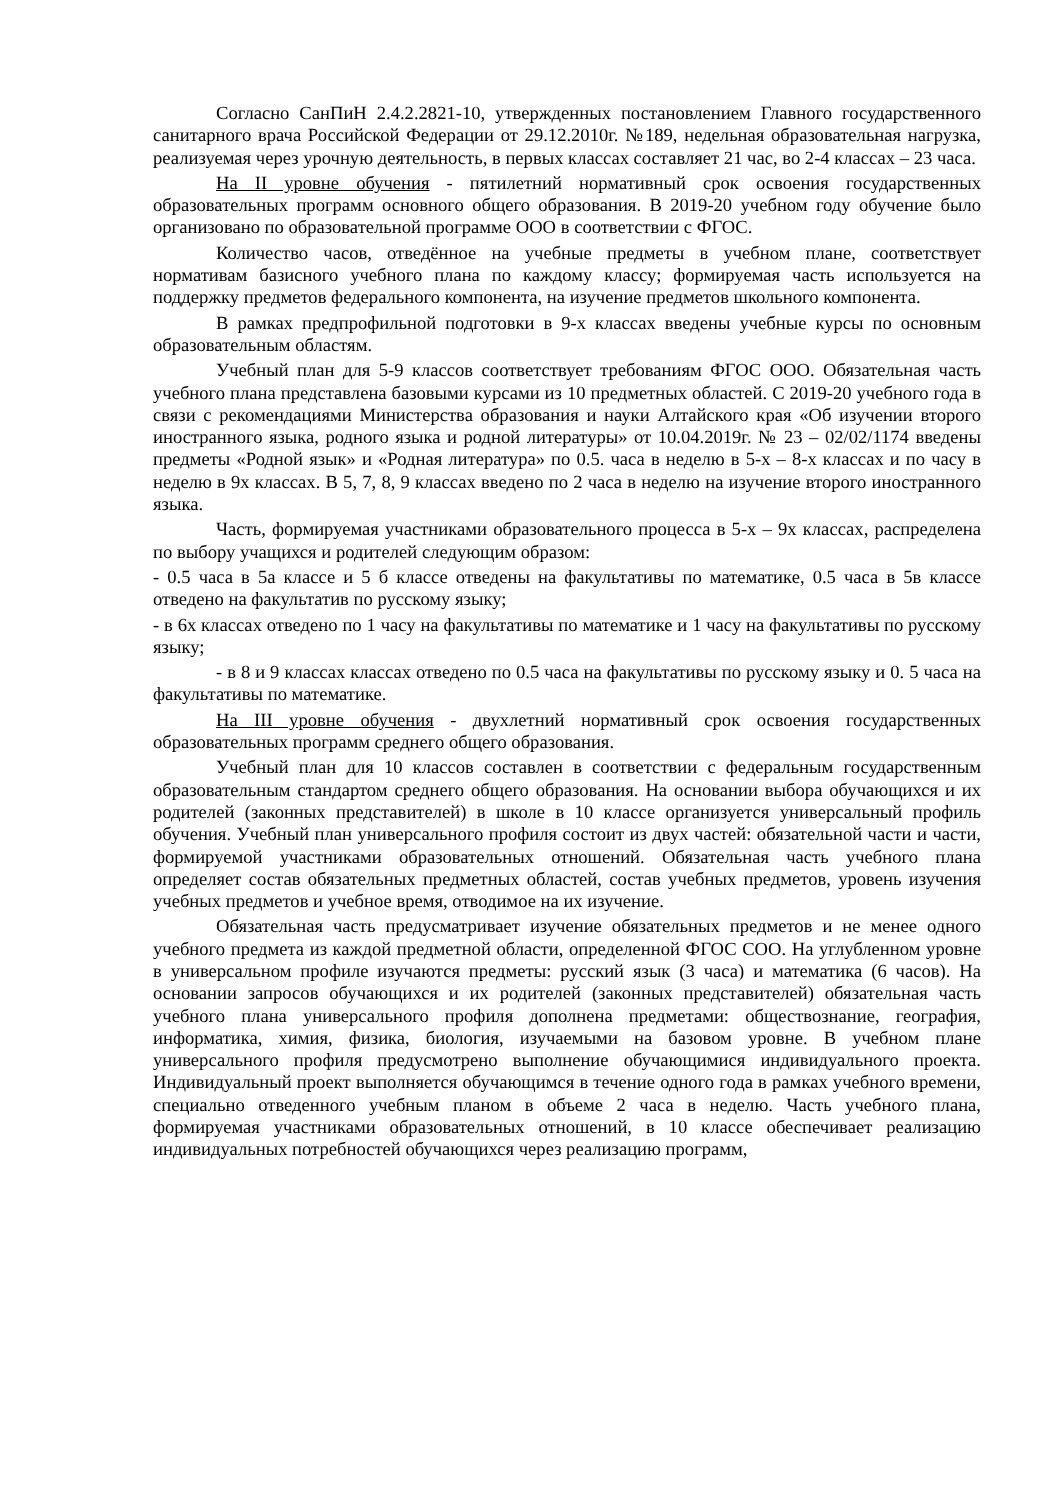Согласно СанПиН 2.4.2.2821-10, утвержденных постановлением Главного государственного санитарного врача Российской Федерации от 29.12.2010г. №189, недельная образовательная нагрузка, реализуемая через урочную деятельность, в первых классах составляет 21 час, во 2-4 классах – 23 часа.
На II уровне обучения - пятилетний нормативный срок освоения государственных образовательных программ основного общего образования. В 2019-20 учебном году обучение было организовано по образовательной программе ООО в соответствии с ФГОС.
Количество часов, отведённое на учебные предметы в учебном плане, соответствует нормативам базисного учебного плана по каждому классу; формируемая часть используется на поддержку предметов федерального компонента, на изучение предметов школьного компонента.
В рамках предпрофильной подготовки в 9-х классах введены учебные курсы по основным образовательным областям.
Учебный план для 5-9 классов соответствует требованиям ФГОС ООО. Обязательная часть учебного плана представлена базовыми курсами из 10 предметных областей. С 2019-20 учебного года в связи с рекомендациями Министерства образования и науки Алтайского края «Об изучении второго иностранного языка, родного языка и родной литературы» от 10.04.2019г. № 23 – 02/02/1174 введены предметы «Родной язык» и «Родная литература» по 0.5. часа в неделю в 5-х – 8-х классах и по часу в неделю в 9х классах. В 5, 7, 8, 9 классах введено по 2 часа в неделю на изучение второго иностранного языка.
Часть, формируемая участниками образовательного процесса в 5-х – 9х классах, распределена по выбору учащихся и родителей следующим образом:
- 0.5 часа в 5а классе и 5 б классе отведены на факультативы по математике, 0.5 часа в 5в классе отведено на факультатив по русскому языку;
- в 6х классах отведено по 1 часу на факультативы по математике и 1 часу на факультативы по русскому языку;
- в 8 и 9 классах классах отведено по 0.5 часа на факультативы по русскому языку и 0. 5 часа на факультативы по математике.
На III уровне обучения - двухлетний нормативный срок освоения государственных образовательных программ среднего общего образования.
Учебный план для 10 классов составлен в соответствии с федеральным государственным образовательным стандартом среднего общего образования. На основании выбора обучающихся и их родителей (законных представителей) в школе в 10 классе организуется универсальный профиль обучения. Учебный план универсального профиля состоит из двух частей: обязательной части и части, формируемой участниками образовательных отношений. Обязательная часть учебного плана определяет состав обязательных предметных областей, состав учебных предметов, уровень изучения учебных предметов и учебное время, отводимое на их изучение.
Обязательная часть предусматривает изучение обязательных предметов и не менее одного учебного предмета из каждой предметной области, определенной ФГОС СОО. На углубленном уровне в универсальном профиле изучаются предметы: русский язык (3 часа) и математика (6 часов). На основании запросов обучающихся и их родителей (законных представителей) обязательная часть учебного плана универсального профиля дополнена предметами: обществознание, география, информатика, химия, физика, биология, изучаемыми на базовом уровне. В учебном плане универсального профиля предусмотрено выполнение обучающимися индивидуального проекта. Индивидуальный проект выполняется обучающимся в течение одного года в рамках учебного времени, специально отведенного учебным планом в объеме 2 часа в неделю. Часть учебного плана, формируемая участниками образовательных отношений, в 10 классе обеспечивает реализацию индивидуальных потребностей обучающихся через реализацию программ,